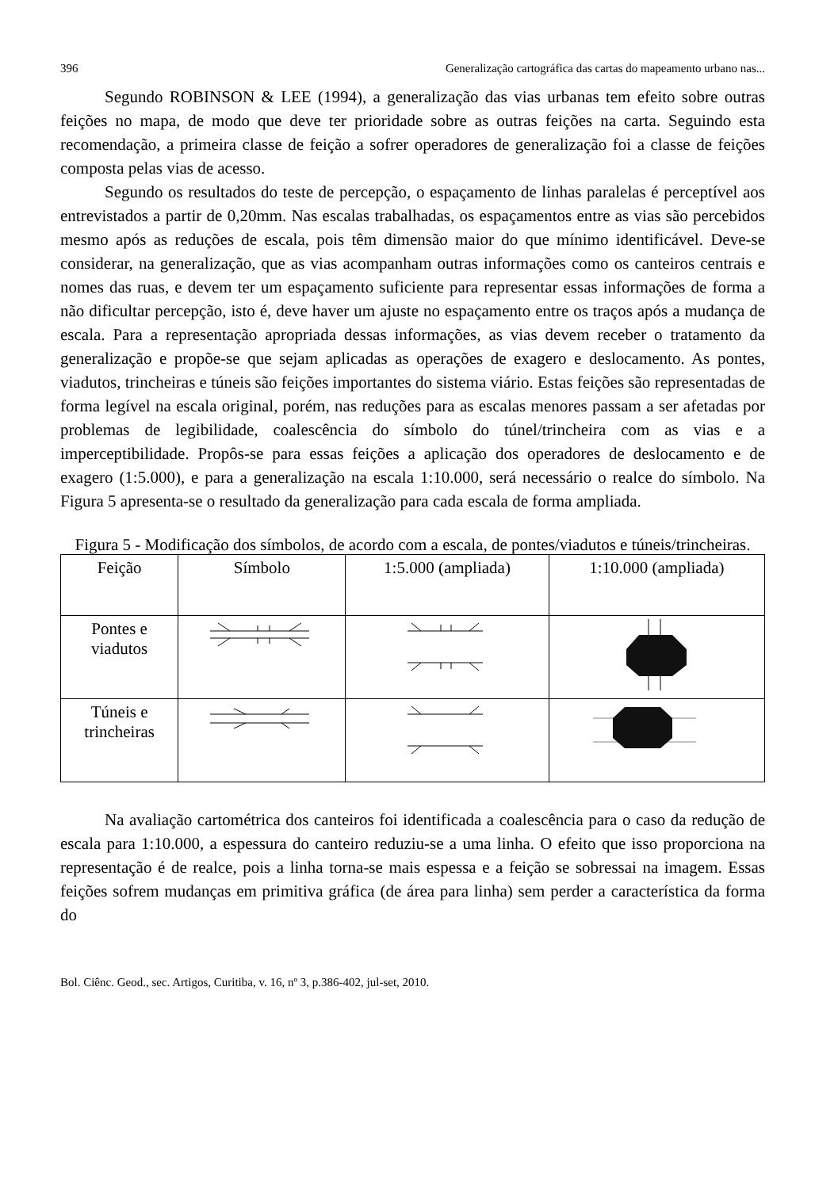396 Generalização cartográfica das cartas do mapeamento urbano nas...
Segundo ROBINSON & LEE (1994), a generalização das vias urbanas tem efeito sobre outras feições no mapa, de modo que deve ter prioridade sobre as outras feições na carta. Seguindo esta recomendação, a primeira classe de feição a sofrer operadores de generalização foi a classe de feições composta pelas vias de acesso.
Segundo os resultados do teste de percepção, o espaçamento de linhas paralelas é perceptível aos entrevistados a partir de 0,20mm. Nas escalas trabalhadas, os espaçamentos entre as vias são percebidos mesmo após as reduções de escala, pois têm dimensão maior do que mínimo identificável. Deve-se considerar, na generalização, que as vias acompanham outras informações como os canteiros centrais e nomes das ruas, e devem ter um espaçamento suficiente para representar essas informações de forma a não dificultar percepção, isto é, deve haver um ajuste no espaçamento entre os traços após a mudança de escala. Para a representação apropriada dessas informações, as vias devem receber o tratamento da generalização e propõe-se que sejam aplicadas as operações de exagero e deslocamento. As pontes, viadutos, trincheiras e túneis são feições importantes do sistema viário. Estas feições são representadas de forma legível na escala original, porém, nas reduções para as escalas menores passam a ser afetadas por problemas de legibilidade, coalescência do símbolo do túnel/trincheira com as vias e a imperceptibilidade. Propôs-se para essas feições a aplicação dos operadores de deslocamento e de exagero (1:5.000), e para a generalização na escala 1:10.000, será necessário o realce do símbolo. Na Figura 5 apresenta-se o resultado da generalização para cada escala de forma ampliada.
Figura 5 - Modificação dos símbolos, de acordo com a escala, de pontes/viadutos e túneis/trincheiras.
| Feição | Símbolo | 1:5.000 (ampliada) | 1:10.000 (ampliada) |
| --- | --- | --- | --- |
| Pontes e viadutos | | | |
| Túneis e trincheiras | | | |
Na avaliação cartométrica dos canteiros foi identificada a coalescência para o caso da redução de escala para 1:10.000, a espessura do canteiro reduziu-se a uma linha. O efeito que isso proporciona na representação é de realce, pois a linha torna-se mais espessa e a feição se sobressai na imagem. Essas feições sofrem mudanças em primitiva gráfica (de área para linha) sem perder a característica da forma do
Bol. Ciênc. Geod., sec. Artigos, Curitiba, v. 16, nº 3, p.386-402, jul-set, 2010.